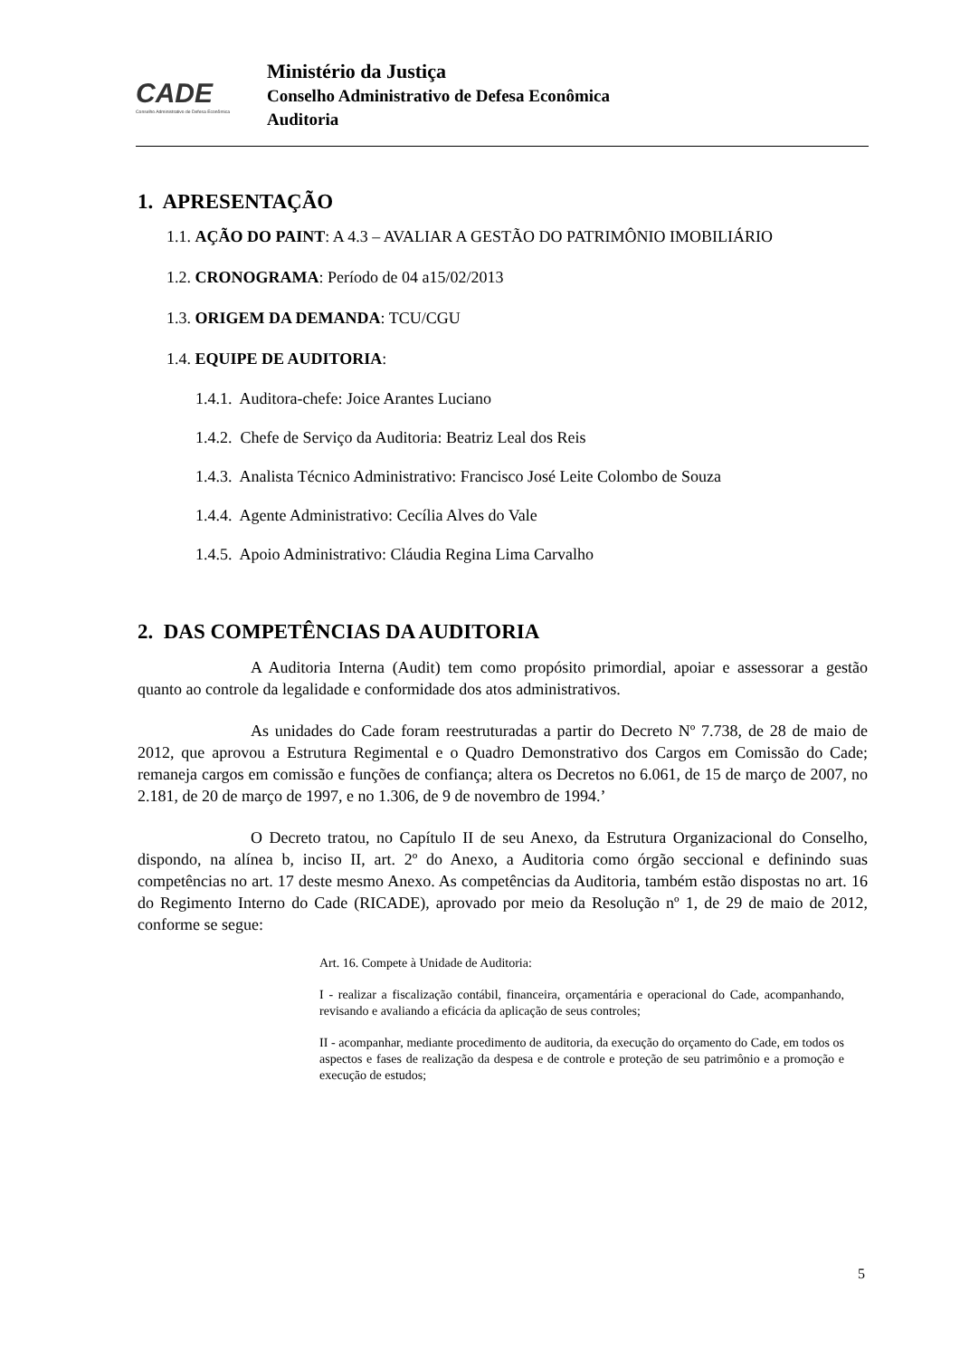CADE
Conselho Administrativo de Defesa Econômica
Ministério da Justiça
Conselho Administrativo de Defesa Econômica
Auditoria
1. APRESENTAÇÃO
1.1. AÇÃO DO PAINT: A 4.3 – AVALIAR A GESTÃO DO PATRIMÔNIO IMOBILIÁRIO
1.2. CRONOGRAMA: Período de 04 a15/02/2013
1.3. ORIGEM DA DEMANDA: TCU/CGU
1.4. EQUIPE DE AUDITORIA:
1.4.1. Auditora-chefe: Joice Arantes Luciano
1.4.2. Chefe de Serviço da Auditoria: Beatriz Leal dos Reis
1.4.3. Analista Técnico Administrativo: Francisco José Leite Colombo de Souza
1.4.4. Agente Administrativo: Cecília Alves do Vale
1.4.5. Apoio Administrativo: Cláudia Regina Lima Carvalho
2. DAS COMPETÊNCIAS DA AUDITORIA
A Auditoria Interna (Audit) tem como propósito primordial, apoiar e assessorar a gestão quanto ao controle da legalidade e conformidade dos atos administrativos.
As unidades do Cade foram reestruturadas a partir do Decreto Nº 7.738, de 28 de maio de 2012, que aprovou a Estrutura Regimental e o Quadro Demonstrativo dos Cargos em Comissão do Cade; remaneja cargos em comissão e funções de confiança; altera os Decretos no 6.061, de 15 de março de 2007, no 2.181, de 20 de março de 1997, e no 1.306, de 9 de novembro de 1994.’
O Decreto tratou, no Capítulo II de seu Anexo, da Estrutura Organizacional do Conselho, dispondo, na alínea b, inciso II, art. 2º do Anexo, a Auditoria como órgão seccional e definindo suas competências no art. 17 deste mesmo Anexo. As competências da Auditoria, também estão dispostas no art. 16 do Regimento Interno do Cade (RICADE), aprovado por meio da Resolução nº 1, de 29 de maio de 2012, conforme se segue:
Art. 16. Compete à Unidade de Auditoria:
I - realizar a fiscalização contábil, financeira, orçamentária e operacional do Cade, acompanhando, revisando e avaliando a eficácia da aplicação de seus controles;
II - acompanhar, mediante procedimento de auditoria, da execução do orçamento do Cade, em todos os aspectos e fases de realização da despesa e de controle e proteção de seu patrimônio e a promoção e execução de estudos;
5